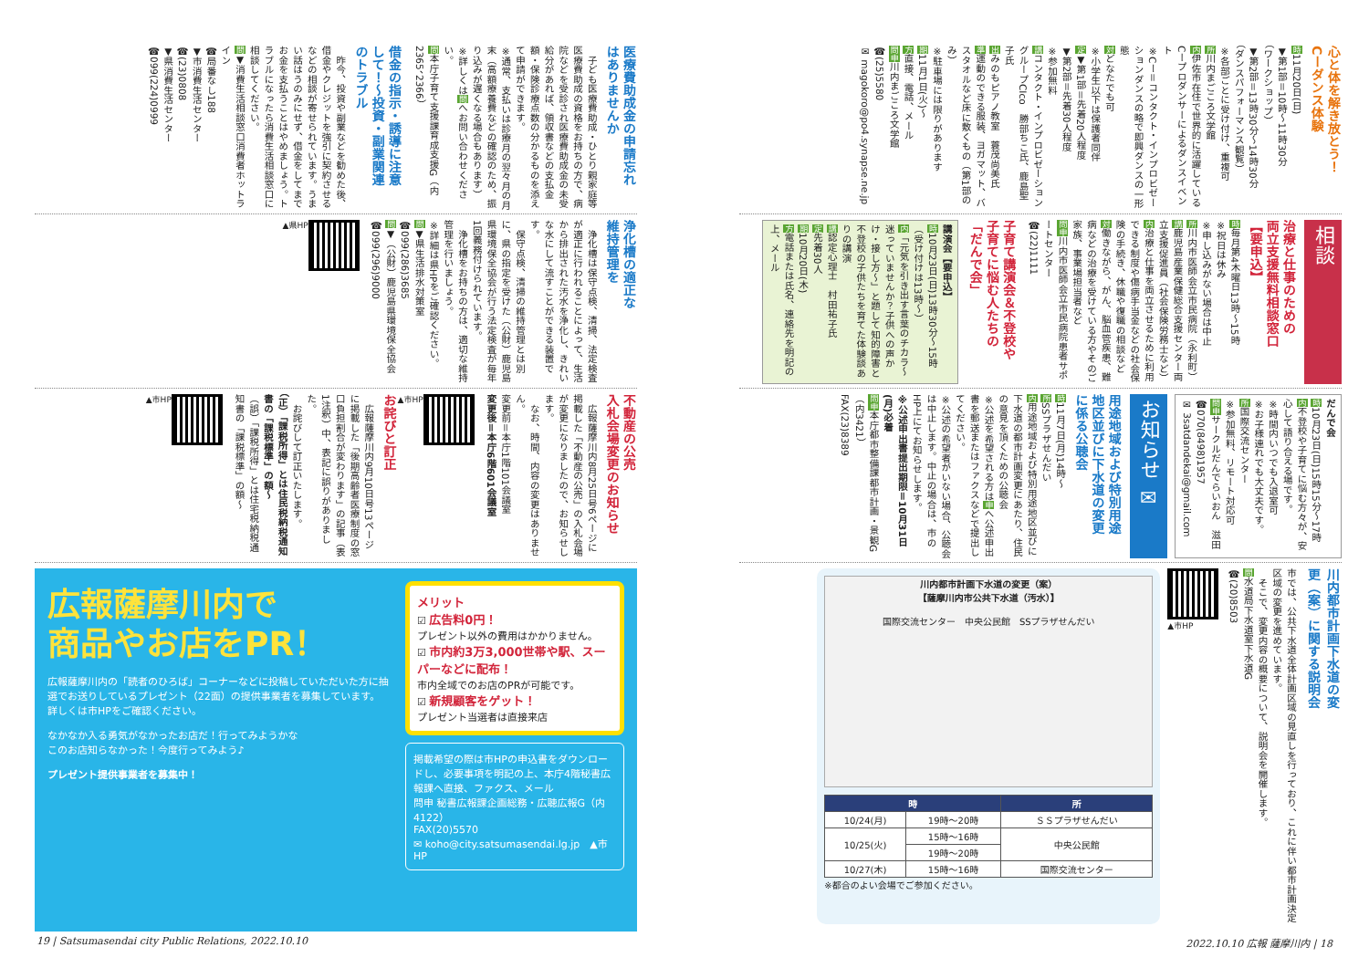心と体を解き放とう！
Cーダンス体験
時11月20日(日)
▼第1部＝10時～11時30分
（ワークショップ）
▼第2部＝13時30分～14時30分
（ダンスパフォーマンス観覧）
※各部ごとに受け付け、重複可
所川内まごころ文学館
内伊佐市在住で世界的に活躍しているCープロダンサーによるダンスイベント
※Cー＝コンタクト・インプロビゼーションダンスの略で即興ダンスの一形態
対どなたでも可
※小学生以下は保護者同伴
定▼第1部＝先着20人程度
▼第2部＝先着30人程度
※参加無料
講コンタクト・インプロビゼーショングループCIco　勝部ちこ氏、鹿島聖子氏
出みのもピアノ教室　蓑茂尚美氏
準運動のできる服装、ヨガマット、バスタオルなど床に敷くもの（第1部のみ）
※駐車場には限りがあります
期11月1日(火)～
方直接、電話、メール
問申川内まごころ文学館
☎(25)5580
✉ magokoro@po4.synapse.ne.jp
相談
治療と仕事のための
両立支援無料相談窓口
【要申込】
時毎月第4木曜日13時～15時
※祝日は休み
※申し込みがない場合は中止
所川内市医師会立市民病院（永利町）
講鹿児島産業保健総合支援センター両立支援促進員（社会保険労務士など）
内治療と仕事を両立させるために利用できる制度や傷病手当金などの社会保険の手続き、休職や復職の相談など
対働きながら、がん、脳血管疾患、難病などの治療を受けている方やそのご家族、事業場担当者など
問申川内市医師会立市民病院患者サポートセンター
☎(22)1111
子育て講演会＆不登校や
子育てに悩む人たちの
「だんで会」
講演会【要申込】
時10月23日(日)13時30分～15時
（受け付けは13時～）
内「元気を引き出す言葉のチカラ～迷っていませんか？子供への声かけ・接し方～」と題して知的障害と不登校の子供たちを育てた体験談ありの講演
講認定心理士　村田祐子氏
定先着30人
期10月20日(木)
方電話または氏名、連絡先を明記の上、メール
だんで会
時10月23日(日)15時15分～17時
内不登校や子育てに悩む方々が、安心して語り合える場です。
※時間内いつでも入退室可
※お子様連れでも大丈夫です。
所国際交流センター
※参加無料、リモート対応可
問申サークルだんでらいおん　滋田
☎070(8498)1957
✉ 3satdandekai@gmail.com
お知らせ ✉
用途地域および特別用途
地区並びに下水道の変更
に係る公聴会
時11月7日(月)14時～
所SSプラザせんだい
内用途地域および特別用途地区並びに下水道の都市計画変更にあたり、住民の意見を頂くための公聴会
※公述を希望される方は申へ公述申出書を郵送またはファクスなどで提出してください。
※公述の希望者がいない場合、公聴会は中止します。中止の場合は、市のHP上にてお知らせします。
※公述申出書提出期限＝10月31日(月)必着
問申本庁都市整備課都市計画・景観G（内3421）
FAX(23)8389
川内都市計画下水道の変
更（案）に関する説明会
市では、公共下水道全体計画区域の見直しを行っており、これに伴い都市計画決定区域の変更を進めています。
　そこで、変更内容の概要について、説明会を開催します。
問水道局下水道室下水道G
☎(20)8503
▲市HP
川内都市計画下水道の変更（案）
【薩摩川内市公共下水道（汚水）】
国際交流センター　中央公民館　SSプラザせんだい
| 時 | | 所 |
| --- | --- | --- |
| 10/24(月) | 19時～20時 | ＳＳプラザせんだい |
| 10/25(火) | 15時～16時 | 中央公民館 |
| | 19時～20時 | |
| 10/27(木) | 15時～16時 | 国際交流センター |
※都合のよい会場でご参加ください。
医療費助成金の申請忘れ
はありませんか
　子ども医療費助成・ひとり親家庭等医療費助成の資格をお持ちの方で、病院などを受診され医療費助成金の未受給分があれば、領収書などの支払金額・保険診療点数の分かるものを添えて申請ができます。
※通常、支払いは診療月の翌々月の月末（高額療養費などの確認のため、振り込みが遅くなる場合もあります）
※詳しくは問へお問い合わせください。
問本庁子育て支援課育成支援G（内2365、2366）
借金の指示・誘導に注意
して！～投資・副業関連
のトラブル
　昨今、投資や副業などを勧めた後、借金やクレジットを強引に契約させるなどの相談が寄せられています。うまい話はうのみにせず、借金をしてまでお金を支払うことはやめましょう。トラブルになったら消費生活相談窓口に相談してください。
問▼消費生活相談窓口消費者ホットライン
☎局番なし188
▼市消費生活センター
☎(23)0808
▼県消費生活センター
☎099(224)0999
浄化槽の適正な
維持管理を
　浄化槽は保守点検、清掃、法定検査が適正に行われることによって、生活から排出された汚水を浄化し、きれいな水にして流すことができる装置です。
　保守点検、清掃の維持管理とは別に、県の指定を受けた（公財）鹿児島県環境保全協会が行う法定検査が毎年1回義務付けられています。
　浄化槽をお持ちの方は、適切な維持管理を行いましょう。
※詳細は県HPをご確認ください。
問▼県生活排水対策室
☎099(286)3685
問▼（公財）鹿児島県環境保全協会
☎099(296)9000
▲県HP
不動産の公売
入札会場変更のお知らせ
　広報薩摩川内8月25日号6ページに掲載した「不動産の公売」の入札会場が変更になりましたので、お知らせします。
　なお、時間、内容の変更はありません。
変更前＝本庁1階101会議室
変更後＝本庁6階601会議室
▲市HP
お詫びと訂正
　広報薩摩川内9月10日号13ページに掲載した「後期高齢者医療制度の窓口負担割合が変わります」の記事（表1注釈）中、表記に誤りがありました。
　お詫びして訂正いたします。
（正）「課税所得」とは住民税納税通知書の「課税標準」の額～
（誤）「課税所得」とは住宅税納税通知書の「課税標準」の額～
▲市HP
広報薩摩川内で
商品やお店をPR！
広報薩摩川内の「読者のひろば」コーナーなどに投稿していただいた方に抽選でお送りしているプレゼント（22面）の提供事業者を募集しています。
詳しくは市HPをご確認ください。
なかなか入る勇気がなかったお店だ！行ってみようかな
このお店知らなかった！今度行ってみよう♪
プレゼント提供事業者を募集中！
メリット
☑ 広告料0円！
プレゼント以外の費用はかかりません。
☑ 市内約3万3,000世帯や駅、スーパーなどに配布！
市内全域でのお店のPRが可能です。
☑ 新規顧客をゲット！
プレゼント当選者は直接来店
掲載希望の際は市HPの申込書をダウンロードし、必要事項を明記の上、本庁4階秘書広報課へ直接、ファクス、メール
問申 秘書広報課企画総務・広聴広報G（内4122）
FAX(20)5570
✉ koho@city.satsumasendai.lg.jp　▲市HP
19 | Satsumasendai city Public Relations, 2022.10.10 2022.10.10 広報 薩摩川内 | 18